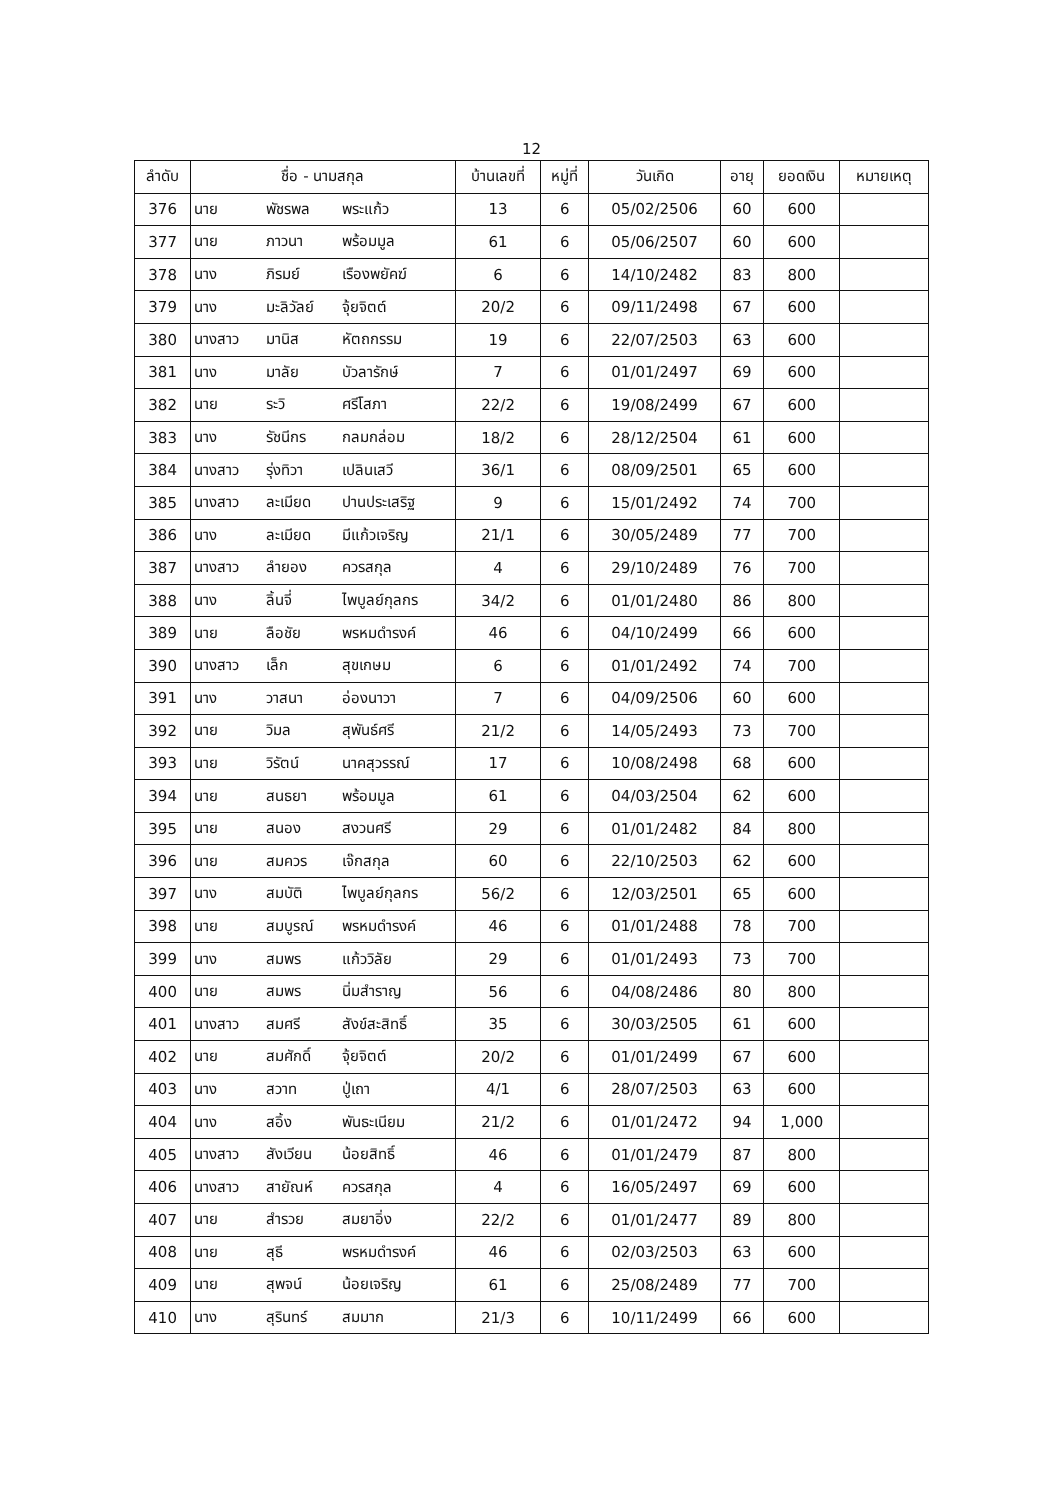12
| ลำดับ | ชื่อ - นามสกุล | | | บ้านเลขที่ | หมู่ที่ | วันเกิด | อายุ | ยอดเงิน | หมายเหตุ |
| --- | --- | --- | --- | --- | --- | --- | --- | --- | --- |
| 376 | นาย | พัชรพล | พระแก้ว | 13 | 6 | 05/02/2506 | 60 | 600 | |
| 377 | นาย | ภาวนา | พร้อมมูล | 61 | 6 | 05/06/2507 | 60 | 600 | |
| 378 | นาง | ภิรมย์ | เรืองพยัคฆ์ | 6 | 6 | 14/10/2482 | 83 | 800 | |
| 379 | นาง | มะลิวัลย์ | จุ้ยจิตต์ | 20/2 | 6 | 09/11/2498 | 67 | 600 | |
| 380 | นางสาว | มานิส | หัตถกรรม | 19 | 6 | 22/07/2503 | 63 | 600 | |
| 381 | นาง | มาลัย | บัวลารักษ์ | 7 | 6 | 01/01/2497 | 69 | 600 | |
| 382 | นาย | ระวิ | ศรีโสภา | 22/2 | 6 | 19/08/2499 | 67 | 600 | |
| 383 | นาง | รัชนีกร | กลมกล่อม | 18/2 | 6 | 28/12/2504 | 61 | 600 | |
| 384 | นางสาว | รุ่งทิวา | เปลินเสวี | 36/1 | 6 | 08/09/2501 | 65 | 600 | |
| 385 | นางสาว | ละเมียด | ปานประเสริฐ | 9 | 6 | 15/01/2492 | 74 | 700 | |
| 386 | นาง | ละเมียด | มีแก้วเจริญ | 21/1 | 6 | 30/05/2489 | 77 | 700 | |
| 387 | นางสาว | ลำยอง | ควรสกุล | 4 | 6 | 29/10/2489 | 76 | 700 | |
| 388 | นาง | ลิ้นจี่ | ไพบูลย์กุลกร | 34/2 | 6 | 01/01/2480 | 86 | 800 | |
| 389 | นาย | ลือชัย | พรหมดำรงค์ | 46 | 6 | 04/10/2499 | 66 | 600 | |
| 390 | นางสาว | เล็ก | สุขเกษม | 6 | 6 | 01/01/2492 | 74 | 700 | |
| 391 | นาง | วาสนา | อ่องนาวา | 7 | 6 | 04/09/2506 | 60 | 600 | |
| 392 | นาย | วิมล | สุพันธ์ศรี | 21/2 | 6 | 14/05/2493 | 73 | 700 | |
| 393 | นาย | วิรัตน์ | นาคสุวรรณ์ | 17 | 6 | 10/08/2498 | 68 | 600 | |
| 394 | นาย | สนธยา | พร้อมมูล | 61 | 6 | 04/03/2504 | 62 | 600 | |
| 395 | นาย | สนอง | สงวนศรี | 29 | 6 | 01/01/2482 | 84 | 800 | |
| 396 | นาย | สมควร | เจ๊กสกุล | 60 | 6 | 22/10/2503 | 62 | 600 | |
| 397 | นาง | สมบัติ | ไพบูลย์กุลกร | 56/2 | 6 | 12/03/2501 | 65 | 600 | |
| 398 | นาย | สมบูรณ์ | พรหมดำรงค์ | 46 | 6 | 01/01/2488 | 78 | 700 | |
| 399 | นาง | สมพร | แก้ววิลัย | 29 | 6 | 01/01/2493 | 73 | 700 | |
| 400 | นาย | สมพร | นิ่มสำราญ | 56 | 6 | 04/08/2486 | 80 | 800 | |
| 401 | นางสาว | สมศรี | สังข์สะสิทธิ์ | 35 | 6 | 30/03/2505 | 61 | 600 | |
| 402 | นาย | สมศักดิ์ | จุ้ยจิตต์ | 20/2 | 6 | 01/01/2499 | 67 | 600 | |
| 403 | นาง | สวาท | ปู่เถา | 4/1 | 6 | 28/07/2503 | 63 | 600 | |
| 404 | นาง | สอิ้ง | พันธะเนียม | 21/2 | 6 | 01/01/2472 | 94 | 1,000 | |
| 405 | นางสาว | สังเวียน | น้อยสิทธิ์ | 46 | 6 | 01/01/2479 | 87 | 800 | |
| 406 | นางสาว | สายัณห์ | ควรสกุล | 4 | 6 | 16/05/2497 | 69 | 600 | |
| 407 | นาย | สำรวย | สมยาอิ่ง | 22/2 | 6 | 01/01/2477 | 89 | 800 | |
| 408 | นาย | สุธี | พรหมดำรงค์ | 46 | 6 | 02/03/2503 | 63 | 600 | |
| 409 | นาย | สุพจน์ | น้อยเจริญ | 61 | 6 | 25/08/2489 | 77 | 700 | |
| 410 | นาง | สุรินทร์ | สมมาก | 21/3 | 6 | 10/11/2499 | 66 | 600 | |